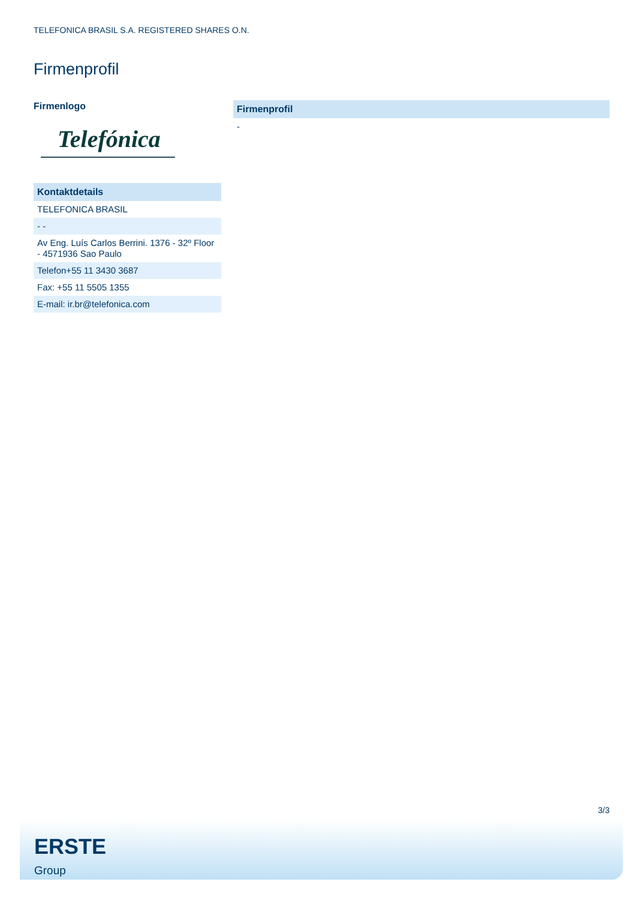TELEFONICA BRASIL S.A. REGISTERED SHARES O.N.
Firmenprofil
Firmenlogo
Telefónica
| Kontaktdetails |
| --- |
| TELEFONICA BRASIL |
| - - |
| Av Eng. Luís Carlos Berrini. 1376 - 32º Floor - 4571936 Sao Paulo |
| Telefon+55 11 3430 3687 |
| Fax: +55 11 5505 1355 |
| E-mail: ir.br@telefonica.com |
| Firmenprofil |
| --- |
| - |
3/3
ERSTE
Group